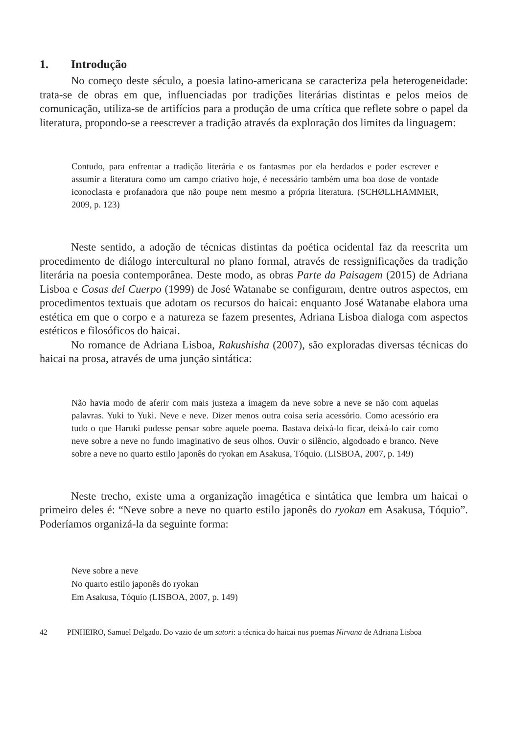1. Introdução
No começo deste século, a poesia latino-americana se caracteriza pela heterogeneidade: trata-se de obras em que, influenciadas por tradições literárias distintas e pelos meios de comunicação, utiliza-se de artifícios para a produção de uma crítica que reflete sobre o papel da literatura, propondo-se a reescrever a tradição através da exploração dos limites da linguagem:
Contudo, para enfrentar a tradição literária e os fantasmas por ela herdados e poder escrever e assumir a literatura como um campo criativo hoje, é necessário também uma boa dose de vontade iconoclasta e profanadora que não poupe nem mesmo a própria literatura. (SCHØLLHAMMER, 2009, p. 123)
Neste sentido, a adoção de técnicas distintas da poética ocidental faz da reescrita um procedimento de diálogo intercultural no plano formal, através de ressignificações da tradição literária na poesia contemporânea. Deste modo, as obras Parte da Paisagem (2015) de Adriana Lisboa e Cosas del Cuerpo (1999) de José Watanabe se configuram, dentre outros aspectos, em procedimentos textuais que adotam os recursos do haicai: enquanto José Watanabe elabora uma estética em que o corpo e a natureza se fazem presentes, Adriana Lisboa dialoga com aspectos estéticos e filosóficos do haicai.
No romance de Adriana Lisboa, Rakushisha (2007), são exploradas diversas técnicas do haicai na prosa, através de uma junção sintática:
Não havia modo de aferir com mais justeza a imagem da neve sobre a neve se não com aquelas palavras. Yuki to Yuki. Neve e neve. Dizer menos outra coisa seria acessório. Como acessório era tudo o que Haruki pudesse pensar sobre aquele poema. Bastava deixá-lo ficar, deixá-lo cair como neve sobre a neve no fundo imaginativo de seus olhos. Ouvir o silêncio, algodoado e branco. Neve sobre a neve no quarto estilo japonês do ryokan em Asakusa, Tóquio. (LISBOA, 2007, p. 149)
Neste trecho, existe uma a organização imagética e sintática que lembra um haicai o primeiro deles é: “Neve sobre a neve no quarto estilo japonês do ryokan em Asakusa, Tóquio”. Poderíamos organizá-la da seguinte forma:
Neve sobre a neve
No quarto estilo japonês do ryokan
Em Asakusa, Tóquio (LISBOA, 2007, p. 149)
42 PINHEIRO, Samuel Delgado. Do vazio de um satori: a técnica do haicai nos poemas Nirvana de Adriana Lisboa